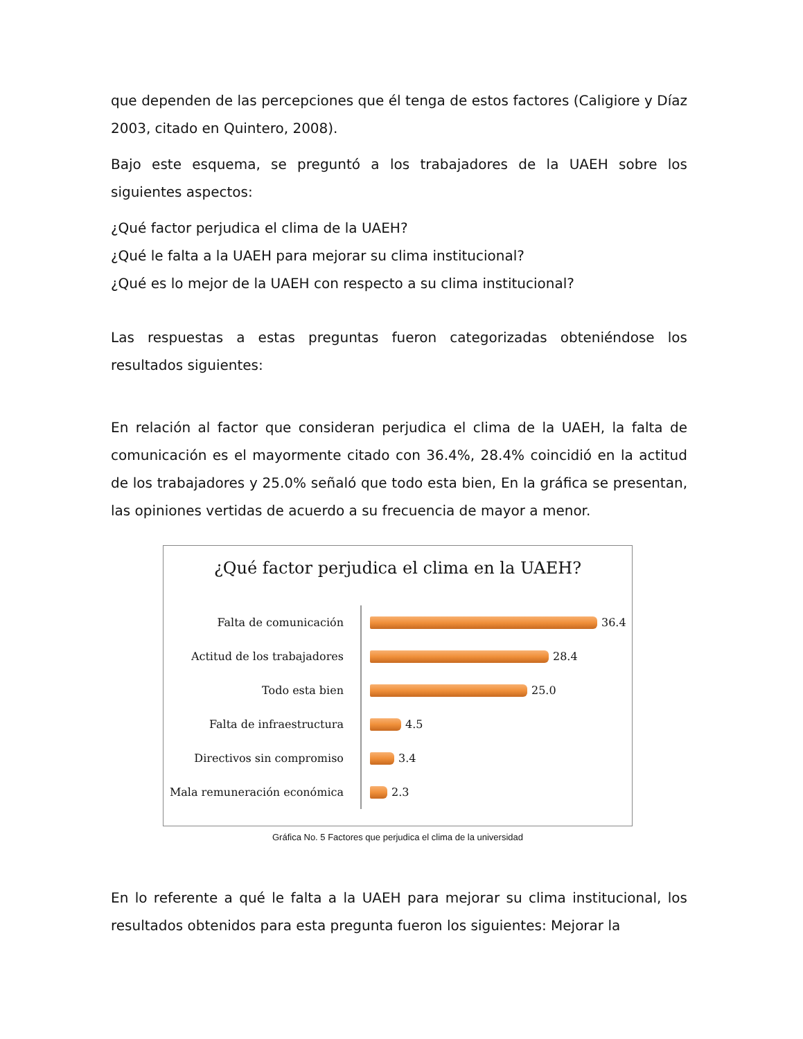que dependen de las percepciones que él tenga de estos factores (Caligiore y Díaz 2003, citado en Quintero, 2008).
Bajo este esquema, se preguntó a los trabajadores de la UAEH sobre los siguientes aspectos:
¿Qué factor perjudica el clima de la UAEH?
¿Qué le falta a la UAEH para mejorar su clima institucional?
¿Qué es lo mejor de la UAEH con respecto a su clima institucional?
Las respuestas a estas preguntas fueron categorizadas obteniéndose los resultados siguientes:
En relación al factor que consideran perjudica el clima de la UAEH, la falta de comunicación es el mayormente citado con 36.4%, 28.4% coincidió en la actitud de los trabajadores y 25.0% señaló que todo esta bien, En la gráfica se presentan, las opiniones vertidas de acuerdo a su frecuencia de mayor a menor.
¿Qué factor perjudica el clima en la UAEH?
Falta de comunicación 36.4
Actitud de los trabajadores 28.4
Todo esta bien 25.0
Falta de infraestructura 4.5
Directivos sin compromiso 3.4
Mala remuneración económica 2.3
Gráfica No. 5 Factores que perjudica el clima de la universidad
En lo referente a qué le falta a la UAEH para mejorar su clima institucional, los resultados obtenidos para esta pregunta fueron los siguientes: Mejorar la